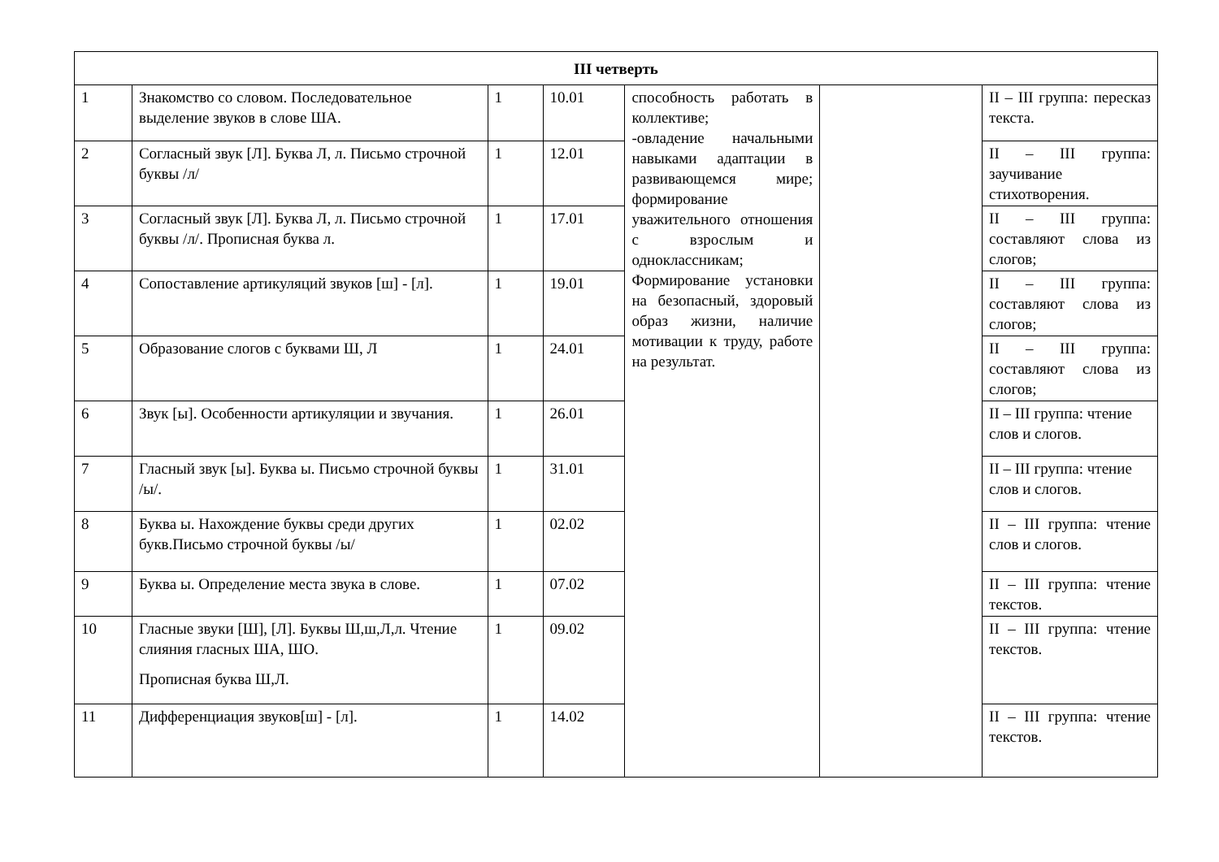| III четверть | | | | | | |
| --- | --- | --- | --- | --- | --- | --- |
| 1 | Знакомство со словом. Последовательное выделение звуков в слове ША. | 1 | 10.01 | способность работать в коллективе; -овладение начальными навыками адаптации в развивающемся мире; формирование уважительного отношения с взрослым и одноклассникам; Формирование установки на безопасный, здоровый образ жизни, наличие мотивации к труду, работе на результат. | | II – III группа: пересказ текста. |
| 2 | Согласный звук [Л]. Буква Л, л. Письмо строчной буквы /л/ | 1 | 12.01 | | | II – III группа: заучивание стихотворения. |
| 3 | Согласный звук [Л]. Буква Л, л. Письмо строчной буквы /л/. Прописная буква л. | 1 | 17.01 | | | II – III группа: составляют слова из слогов; |
| 4 | Сопоставление артикуляций звуков [ш] - [л]. | 1 | 19.01 | | | II – III группа: составляют слова из слогов; |
| 5 | Образование слогов с буквами Ш, Л | 1 | 24.01 | | | II – III группа: составляют слова из слогов; |
| 6 | Звук [ы]. Особенности артикуляции и звучания. | 1 | 26.01 | | | II – III группа: чтение слов и слогов. |
| 7 | Гласный звук [ы]. Буква ы. Письмо строчной буквы /ы/. | 1 | 31.01 | | | II – III группа: чтение слов и слогов. |
| 8 | Буква ы. Нахождение буквы среди других букв.Письмо строчной буквы /ы/ | 1 | 02.02 | | | II – III группа: чтение слов и слогов. |
| 9 | Буква ы. Определение места звука в слове. | 1 | 07.02 | | | II – III группа: чтение текстов. |
| 10 | Гласные звуки [Ш], [Л]. Буквы Ш,ш,Л,л. Чтение слияния гласных ША, ШО. Прописная буква Ш,Л. | 1 | 09.02 | | | II – III группа: чтение текстов. |
| 11 | Дифференциация звуков[ш] - [л]. | 1 | 14.02 | | | II – III группа: чтение текстов. |